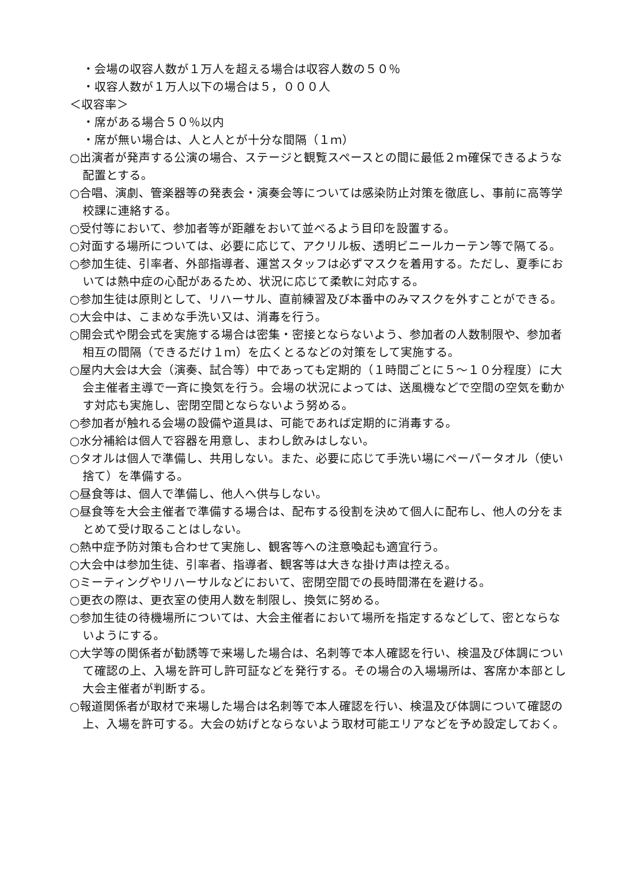・会場の収容人数が１万人を超える場合は収容人数の５０％
・収容人数が１万人以下の場合は５，０００人
＜収容率＞
・席がある場合５０％以内
・席が無い場合は、人と人とが十分な間隔（１ｍ）
○出演者が発声する公演の場合、ステージと観覧スペースとの間に最低２ｍ確保できるような配置とする。
○合唱、演劇、管楽器等の発表会・演奏会等については感染防止対策を徹底し、事前に高等学校課に連絡する。
○受付等において、参加者等が距離をおいて並べるよう目印を設置する。
○対面する場所については、必要に応じて、アクリル板、透明ビニールカーテン等で隔てる。
○参加生徒、引率者、外部指導者、運営スタッフは必ずマスクを着用する。ただし、夏季においては熱中症の心配があるため、状況に応じて柔軟に対応する。
○参加生徒は原則として、リハーサル、直前練習及び本番中のみマスクを外すことができる。
○大会中は、こまめな手洗い又は、消毒を行う。
○開会式や閉会式を実施する場合は密集・密接とならないよう、参加者の人数制限や、参加者相互の間隔（できるだけ１ｍ）を広くとるなどの対策をして実施する。
○屋内大会は大会（演奏、試合等）中であっても定期的（１時間ごとに５～１０分程度）に大会主催者主導で一斉に換気を行う。会場の状況によっては、送風機などで空間の空気を動かす対応も実施し、密閉空間とならないよう努める。
○参加者が触れる会場の設備や道具は、可能であれば定期的に消毒する。
○水分補給は個人で容器を用意し、まわし飲みはしない。
○タオルは個人で準備し、共用しない。また、必要に応じて手洗い場にペーパータオル（使い捨て）を準備する。
○昼食等は、個人で準備し、他人へ供与しない。
○昼食等を大会主催者で準備する場合は、配布する役割を決めて個人に配布し、他人の分をまとめて受け取ることはしない。
○熱中症予防対策も合わせて実施し、観客等への注意喚起も適宜行う。
○大会中は参加生徒、引率者、指導者、観客等は大きな掛け声は控える。
○ミーティングやリハーサルなどにおいて、密閉空間での長時間滞在を避ける。
○更衣の際は、更衣室の使用人数を制限し、換気に努める。
○参加生徒の待機場所については、大会主催者において場所を指定するなどして、密とならないようにする。
○大学等の関係者が勧誘等で来場した場合は、名刺等で本人確認を行い、検温及び体調について確認の上、入場を許可し許可証などを発行する。その場合の入場場所は、客席か本部とし大会主催者が判断する。
○報道関係者が取材で来場した場合は名刺等で本人確認を行い、検温及び体調について確認の上、入場を許可する。大会の妨げとならないよう取材可能エリアなどを予め設定しておく。